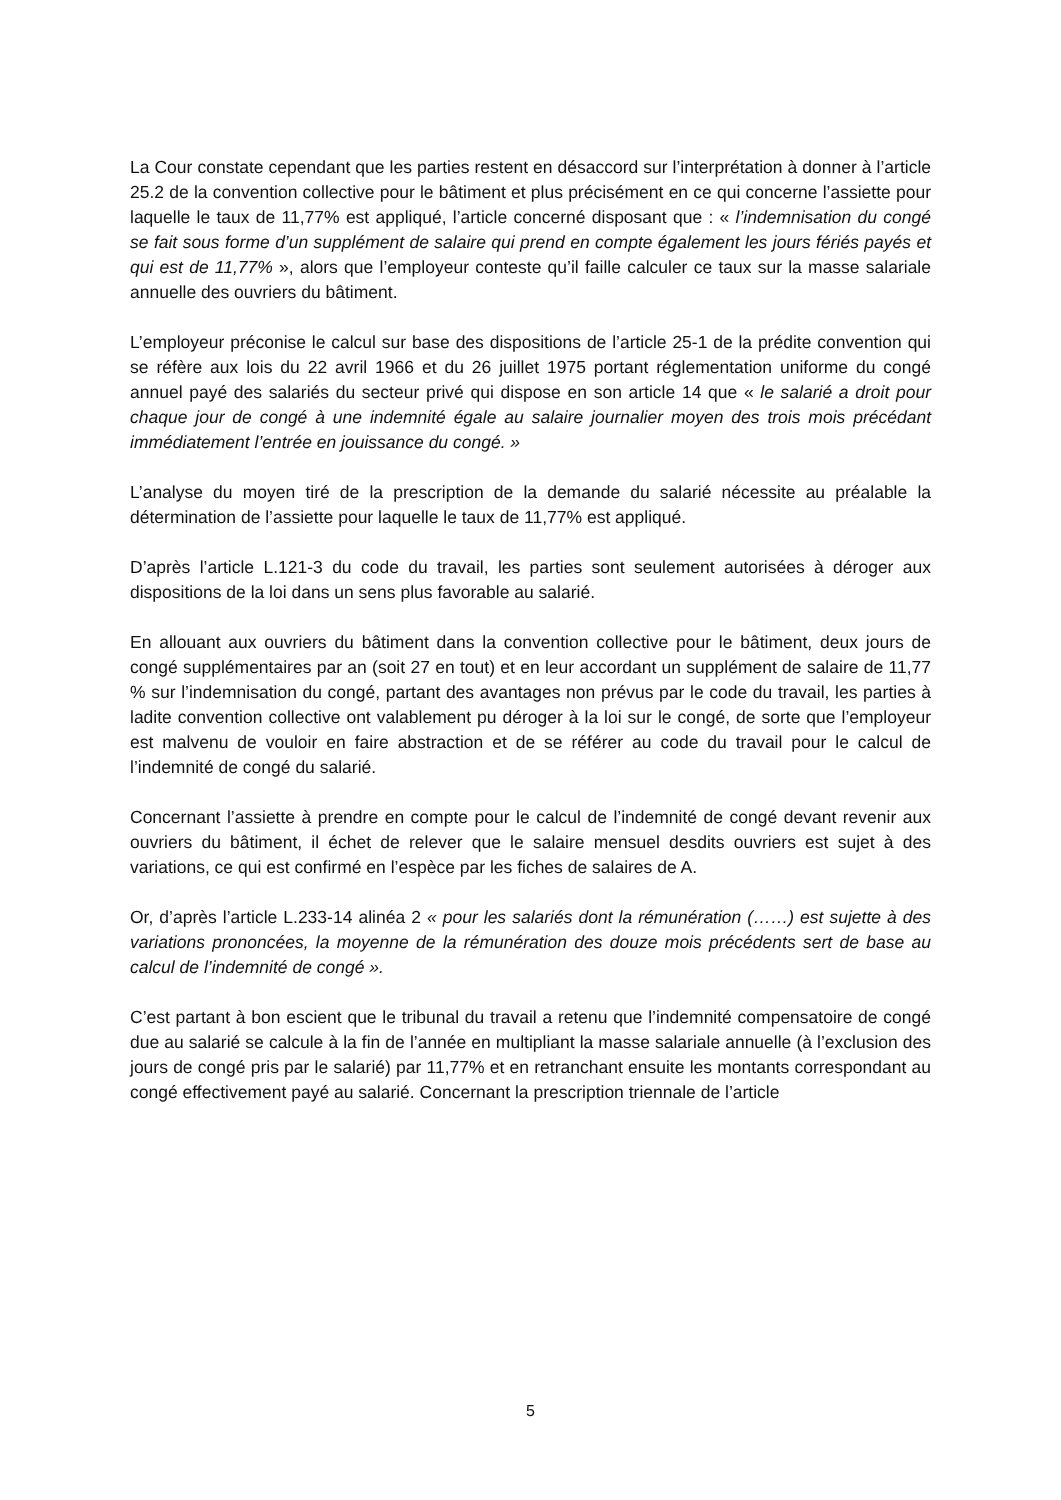La Cour constate cependant que les parties restent en désaccord sur l’interprétation à donner à l’article 25.2 de la convention collective pour le bâtiment et plus précisément en ce qui concerne l’assiette pour laquelle le taux de 11,77% est appliqué, l’article concerné disposant que : « l’indemnisation du congé se fait sous forme d’un supplément de salaire qui prend en compte également les jours fériés payés et qui est de 11,77% », alors que l’employeur conteste qu’il faille calculer ce taux sur la masse salariale annuelle des ouvriers du bâtiment.
L’employeur préconise le calcul sur base des dispositions de l’article 25-1 de la prédite convention qui se réfère aux lois du 22 avril 1966 et du 26 juillet 1975 portant réglementation uniforme du congé annuel payé des salariés du secteur privé qui dispose en son article 14 que « le salarié a droit pour chaque jour de congé à une indemnité égale au salaire journalier moyen des trois mois précédant immédiatement l’entrée en jouissance du congé. »
L’analyse du moyen tiré de la prescription de la demande du salarié nécessite au préalable la détermination de l’assiette pour laquelle le taux de 11,77% est appliqué.
D’après l’article L.121-3 du code du travail, les parties sont seulement autorisées à déroger aux dispositions de la loi dans un sens plus favorable au salarié.
En allouant aux ouvriers du bâtiment dans la convention collective pour le bâtiment, deux jours de congé supplémentaires par an (soit 27 en tout) et en leur accordant un supplément de salaire de 11,77 % sur l’indemnisation du congé, partant des avantages non prévus par le code du travail, les parties à ladite convention collective ont valablement pu déroger à la loi sur le congé, de sorte que l’employeur est malvenu de vouloir en faire abstraction et de se référer au code du travail pour le calcul de l’indemnité de congé du salarié.
Concernant l’assiette à prendre en compte pour le calcul de l’indemnité de congé devant revenir aux ouvriers du bâtiment, il échet de relever que le salaire mensuel desdits ouvriers est sujet à des variations, ce qui est confirmé en l’espèce par les fiches de salaires de A.
Or, d’après l’article L.233-14 alinéa 2 « pour les salariés dont la rémunération (……) est sujette à des variations prononcées, la moyenne de la rémunération des douze mois précédents sert de base au calcul de l’indemnité de congé ».
C’est partant à bon escient que le tribunal du travail a retenu que l’indemnité compensatoire de congé due au salarié se calcule à la fin de l’année en multipliant la masse salariale annuelle (à l’exclusion des jours de congé pris par le salarié) par 11,77% et en retranchant ensuite les montants correspondant au congé effectivement payé au salarié. Concernant la prescription triennale de l’article
5